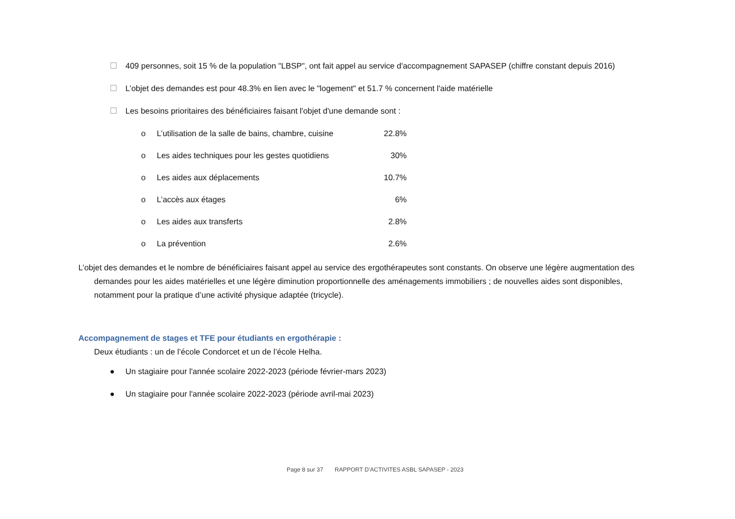☐ 409 personnes, soit 15 % de la population "LBSP", ont fait appel au service d'accompagnement SAPASEP (chiffre constant depuis 2016)
☐ L’objet des demandes est pour 48.3% en lien avec le "logement" et 51.7 % concernent l'aide matérielle
☐ Les besoins prioritaires des bénéficiaires faisant l'objet d'une demande sont :
o L’utilisation de la salle de bains, chambre, cuisine 22.8%
o Les aides techniques pour les gestes quotidiens 30%
o Les aides aux déplacements 10.7%
o L’accès aux étages 6%
o Les aides aux transferts 2.8%
o La prévention 2.6%
L’objet des demandes et le nombre de bénéficiaires faisant appel au service des ergothérapeutes sont constants. On observe une légère augmentation des demandes pour les aides matérielles et une légère diminution proportionnelle des aménagements immobiliers ; de nouvelles aides sont disponibles, notamment pour la pratique d’une activité physique adaptée (tricycle).
Accompagnement de stages et TFE pour étudiants en ergothérapie :
Deux étudiants : un de l’école Condorcet et un de l’école Helha.
● Un stagiaire pour l'année scolaire 2022-2023 (période février-mars 2023)
● Un stagiaire pour l'année scolaire 2022-2023 (période avril-mai 2023)
Page 8 sur 37 RAPPORT D’ACTIVITES ASBL SAPASEP - 2023